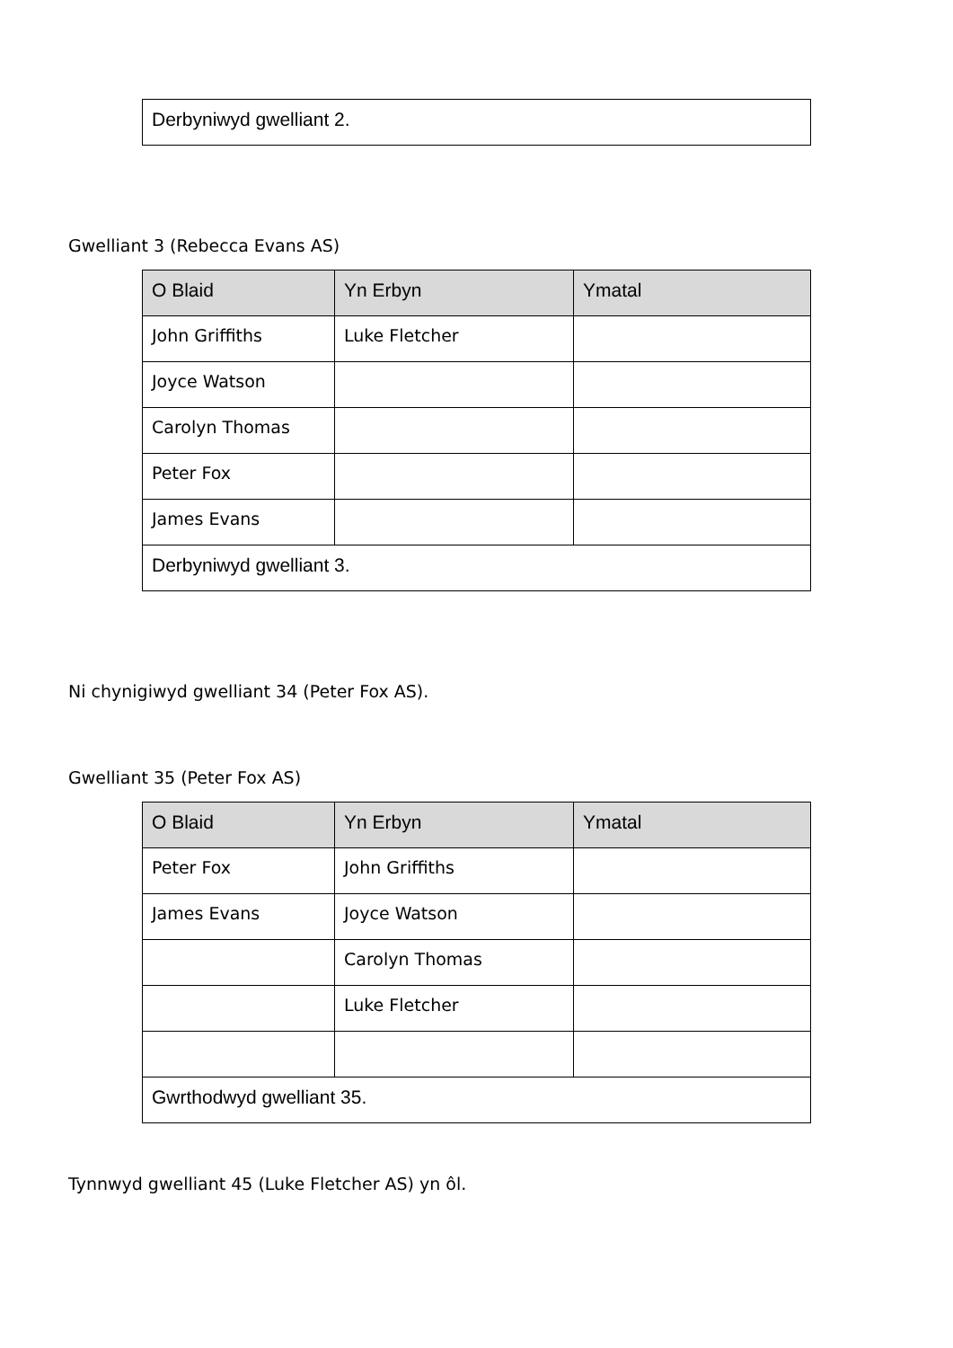| Derbyniwyd gwelliant 2. |
Gwelliant 3 (Rebecca Evans AS)
| O Blaid | Yn Erbyn | Ymatal |
| --- | --- | --- |
| John Griffiths | Luke Fletcher | |
| Joyce Watson | | |
| Carolyn Thomas | | |
| Peter Fox | | |
| James Evans | | |
| Derbyniwyd gwelliant 3. | | |
Ni chynigiwyd gwelliant 34 (Peter Fox AS).
Gwelliant 35 (Peter Fox AS)
| O Blaid | Yn Erbyn | Ymatal |
| --- | --- | --- |
| Peter Fox | John Griffiths | |
| James Evans | Joyce Watson | |
| | Carolyn Thomas | |
| | Luke Fletcher | |
| Gwrthodwyd gwelliant 35. | | |
Tynnwyd gwelliant 45 (Luke Fletcher AS) yn ôl.